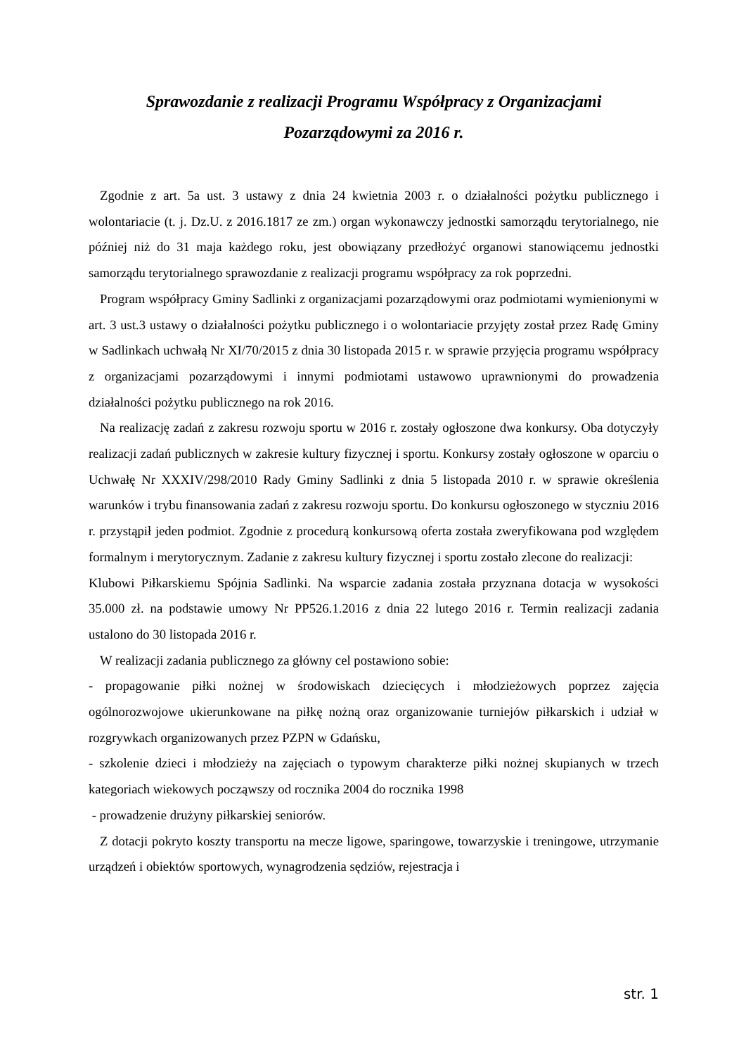Sprawozdanie z realizacji Programu Współpracy z Organizacjami
Pozarządowymi za 2016 r.
Zgodnie z art. 5a ust. 3 ustawy z dnia 24 kwietnia 2003 r. o działalności pożytku publicznego i wolontariacie (t. j. Dz.U. z 2016.1817 ze zm.) organ wykonawczy jednostki samorządu terytorialnego, nie później niż do 31 maja każdego roku, jest obowiązany przedłożyć organowi stanowiącemu jednostki samorządu terytorialnego sprawozdanie z realizacji programu współpracy za rok poprzedni.
Program współpracy Gminy Sadlinki z organizacjami pozarządowymi oraz podmiotami wymienionymi w art. 3 ust.3 ustawy o działalności pożytku publicznego i o wolontariacie przyjęty został przez Radę Gminy w Sadlinkach uchwałą Nr XI/70/2015 z dnia 30 listopada 2015 r. w sprawie przyjęcia programu współpracy z organizacjami pozarządowymi i innymi podmiotami ustawowo uprawnionymi do prowadzenia działalności pożytku publicznego na rok 2016.
Na realizację zadań z zakresu rozwoju sportu w 2016 r. zostały ogłoszone dwa konkursy. Oba dotyczyły realizacji zadań publicznych w zakresie kultury fizycznej i sportu. Konkursy zostały ogłoszone w oparciu o Uchwałę Nr XXXIV/298/2010 Rady Gminy Sadlinki z dnia 5 listopada 2010 r. w sprawie określenia warunków i trybu finansowania zadań z zakresu rozwoju sportu. Do konkursu ogłoszonego w styczniu 2016 r. przystąpił jeden podmiot. Zgodnie z procedurą konkursową oferta została zweryfikowana pod względem formalnym i merytorycznym. Zadanie z zakresu kultury fizycznej i sportu zostało zlecone do realizacji:
Klubowi Piłkarskiemu Spójnia Sadlinki. Na wsparcie zadania została przyznana dotacja w wysokości 35.000 zł. na podstawie umowy Nr PP526.1.2016 z dnia 22 lutego 2016 r. Termin realizacji zadania ustalono do 30 listopada 2016 r.
W realizacji zadania publicznego za główny cel postawiono sobie:
- propagowanie piłki nożnej w środowiskach dziecięcych i młodzieżowych poprzez zajęcia ogólnorozwojowe ukierunkowane na piłkę nożną oraz organizowanie turniejów piłkarskich i udział w rozgrywkach organizowanych przez PZPN w Gdańsku,
- szkolenie dzieci i młodzieży na zajęciach o typowym charakterze piłki nożnej skupianych w trzech kategoriach wiekowych począwszy od rocznika 2004 do rocznika 1998
- prowadzenie drużyny piłkarskiej seniorów.
Z dotacji pokryto koszty transportu na mecze ligowe, sparingowe, towarzyskie i treningowe, utrzymanie urządzeń i obiektów sportowych, wynagrodzenia sędziów, rejestracja i
str. 1